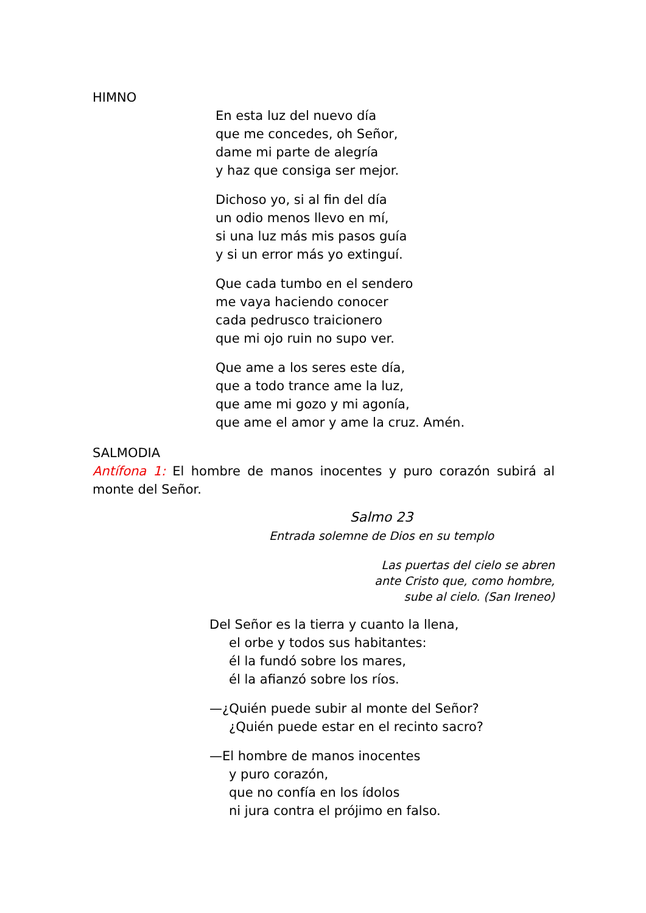HIMNO
En esta luz del nuevo día
que me concedes, oh Señor,
dame mi parte de alegría
y haz que consiga ser mejor.
Dichoso yo, si al fin del día
un odio menos llevo en mí,
si una luz más mis pasos guía
y si un error más yo extinguí.
Que cada tumbo en el sendero
me vaya haciendo conocer
cada pedrusco traicionero
que mi ojo ruin no supo ver.
Que ame a los seres este día,
que a todo trance ame la luz,
que ame mi gozo y mi agonía,
que ame el amor y ame la cruz. Amén.
SALMODIA
Antífona 1: El hombre de manos inocentes y puro corazón subirá al monte del Señor.
Salmo 23
Entrada solemne de Dios en su templo
Las puertas del cielo se abren
ante Cristo que, como hombre,
sube al cielo. (San Ireneo)
Del Señor es la tierra y cuanto la llena,
el orbe y todos sus habitantes:
él la fundó sobre los mares,
él la afianzó sobre los ríos.
—¿Quién puede subir al monte del Señor?
¿Quién puede estar en el recinto sacro?
—El hombre de manos inocentes
y puro corazón,
que no confía en los ídolos
ni jura contra el prójimo en falso.